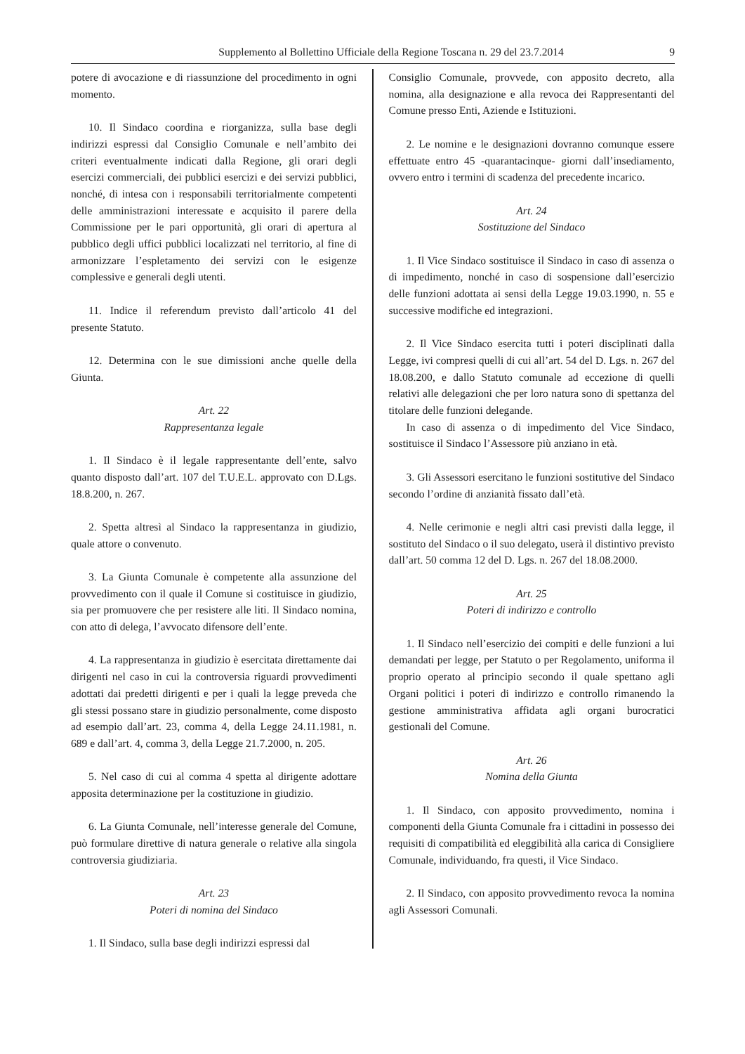Supplemento al Bollettino Ufficiale della Regione Toscana n. 29 del 23.7.2014 9
potere di avocazione e di riassunzione del procedimento in ogni momento.
10. Il Sindaco coordina e riorganizza, sulla base degli indirizzi espressi dal Consiglio Comunale e nell’ambito dei criteri eventualmente indicati dalla Regione, gli orari degli esercizi commerciali, dei pubblici esercizi e dei servizi pubblici, nonché, di intesa con i responsabili territorialmente competenti delle amministrazioni interessate e acquisito il parere della Commissione per le pari opportunità, gli orari di apertura al pubblico degli uffici pubblici localizzati nel territorio, al fine di armonizzare l’espletamento dei servizi con le esigenze complessive e generali degli utenti.
11. Indice il referendum previsto dall’articolo 41 del presente Statuto.
12. Determina con le sue dimissioni anche quelle della Giunta.
Art. 22
Rappresentanza legale
1. Il Sindaco è il legale rappresentante dell’ente, salvo quanto disposto dall’art. 107 del T.U.E.L. approvato con D.Lgs. 18.8.200, n. 267.
2. Spetta altresì al Sindaco la rappresentanza in giudizio, quale attore o convenuto.
3. La Giunta Comunale è competente alla assunzione del provvedimento con il quale il Comune si costituisce in giudizio, sia per promuovere che per resistere alle liti. Il Sindaco nomina, con atto di delega, l’avvocato difensore dell’ente.
4. La rappresentanza in giudizio è esercitata direttamente dai dirigenti nel caso in cui la controversia riguardi provvedimenti adottati dai predetti dirigenti e per i quali la legge preveda che gli stessi possano stare in giudizio personalmente, come disposto ad esempio dall’art. 23, comma 4, della Legge 24.11.1981, n. 689 e dall’art. 4, comma 3, della Legge 21.7.2000, n. 205.
5. Nel caso di cui al comma 4 spetta al dirigente adottare apposita determinazione per la costituzione in giudizio.
6. La Giunta Comunale, nell’interesse generale del Comune, può formulare direttive di natura generale o relative alla singola controversia giudiziaria.
Art. 23
Poteri di nomina del Sindaco
1. Il Sindaco, sulla base degli indirizzi espressi dal
Consiglio Comunale, provvede, con apposito decreto, alla nomina, alla designazione e alla revoca dei Rappresentanti del Comune presso Enti, Aziende e Istituzioni.
2. Le nomine e le designazioni dovranno comunque essere effettuate entro 45 -quarantacinque- giorni dall’insediamento, ovvero entro i termini di scadenza del precedente incarico.
Art. 24
Sostituzione del Sindaco
1. Il Vice Sindaco sostituisce il Sindaco in caso di assenza o di impedimento, nonché in caso di sospensione dall’esercizio delle funzioni adottata ai sensi della Legge 19.03.1990, n. 55 e successive modifiche ed integrazioni.
2. Il Vice Sindaco esercita tutti i poteri disciplinati dalla Legge, ivi compresi quelli di cui all’art. 54 del D. Lgs. n. 267 del 18.08.200, e dallo Statuto comunale ad eccezione di quelli relativi alle delegazioni che per loro natura sono di spettanza del titolare delle funzioni delegande.
In caso di assenza o di impedimento del Vice Sindaco, sostituisce il Sindaco l’Assessore più anziano in età.
3. Gli Assessori esercitano le funzioni sostitutive del Sindaco secondo l’ordine di anzianità fissato dall’età.
4. Nelle cerimonie e negli altri casi previsti dalla legge, il sostituto del Sindaco o il suo delegato, userà il distintivo previsto dall’art. 50 comma 12 del D. Lgs. n. 267 del 18.08.2000.
Art. 25
Poteri di indirizzo e controllo
1. Il Sindaco nell’esercizio dei compiti e delle funzioni a lui demandati per legge, per Statuto o per Regolamento, uniforma il proprio operato al principio secondo il quale spettano agli Organi politici i poteri di indirizzo e controllo rimanendo la gestione amministrativa affidata agli organi burocratici gestionali del Comune.
Art. 26
Nomina della Giunta
1. Il Sindaco, con apposito provvedimento, nomina i componenti della Giunta Comunale fra i cittadini in possesso dei requisiti di compatibilità ed eleggibilità alla carica di Consigliere Comunale, individuando, fra questi, il Vice Sindaco.
2. Il Sindaco, con apposito provvedimento revoca la nomina agli Assessori Comunali.